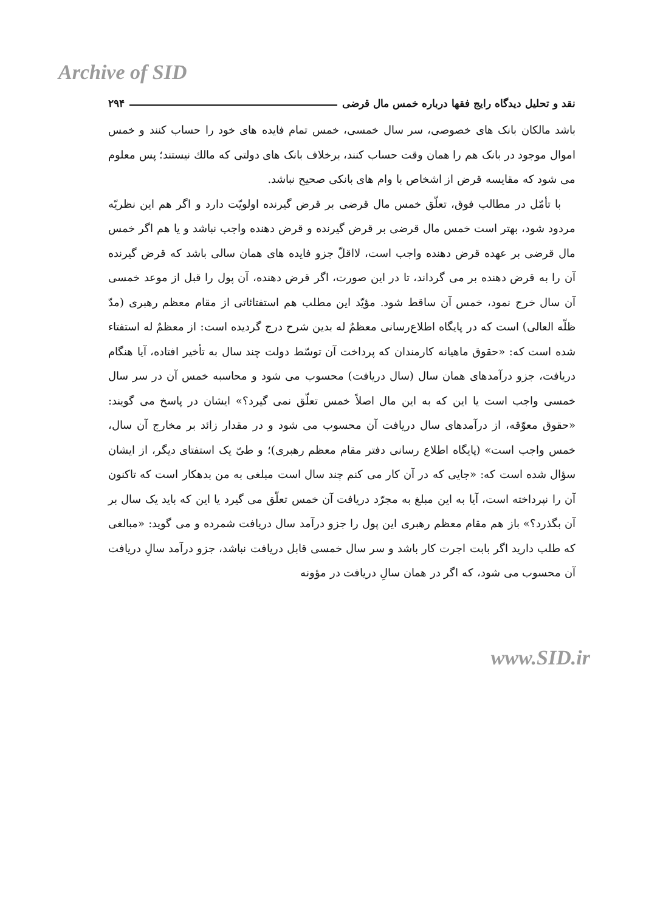Archive of SID
نقد و تحلیل دیدگاه رایج فقها درباره خمس مال قرضی ۲۹۴
باشد مالکان بانک های خصوصی، سر سال خمسی، خمس تمام فایده های خود را حساب کنند و خمس اموال موجود در بانک هم را همان وقت حساب کنند، برخلاف بانک های دولتی که مالك نیستند؛ پس معلوم می شود که مقایسه قرض از اشخاص با وام های بانکی صحیح نباشد.
با تأمّل در مطالب فوق، تعلّق خمس مال قرضی بر قرض گیرنده اولویّت دارد و اگر هم این نظریّه مردود شود، بهتر است خمس مال قرضی بر قرض گیرنده و قرض دهنده واجب نباشد و یا هم اگر خمس مال قرضی بر عهده قرض دهنده واجب است، لااقلّ جزو فایده های همان سالی باشد که قرض گیرنده آن را به قرض دهنده بر می گرداند، تا در این صورت، اگر قرض دهنده، آن پول را قبل از موعد خمسی آن سال خرج نمود، خمس آن ساقط شود. مؤیّد این مطلب هم استفتائاتی از مقام معظم رهبری (مدّ ظلّه العالی) است که در پایگاه اطلاع‌رسانی معظمٌ له بدین شرح درج گردیده است: از معظمٌ له استفتاء شده است که: «حقوق ماهیانه کارمندان که پرداخت آن توسّط دولت چند سال به تأخیر افتاده، آیا هنگام دریافت، جزو درآمدهای همان سال (سال دریافت) محسوب می شود و محاسبه خمس آن در سر سال خمسی واجب است یا این که به این مال اصلاً خمس تعلّق نمی گیرد؟» ایشان در پاسخ می گویند: «حقوق معوّقه، از درآمدهای سال دریافت آن محسوب می شود و در مقدار زائد بر مخارج آن سال، خمس واجب است» (پایگاه اطلاع رسانی دفتر مقام معظم رهبری)؛ و طیّ یک استفتای دیگر، از ایشان سؤال شده است که: «جایی که در آن کار می کنم چند سال است مبلغی به من بدهکار است که تاکنون آن را نپرداخته است، آیا به این مبلغ به مجرّد دریافت آن خمس تعلّق می گیرد یا این که باید یک سال بر آن بگذرد؟» باز هم مقام معظم رهبری این پول را جزو درآمد سال دریافت شمرده و می گوید: «مبالغی که طلب دارید اگر بابت اجرت کار باشد و سر سال خمسی قابل دریافت نباشد، جزو درآمد سالِ دریافت آن محسوب می شود، که اگر در همان سالِ دریافت در مؤونه
www.SID.ir